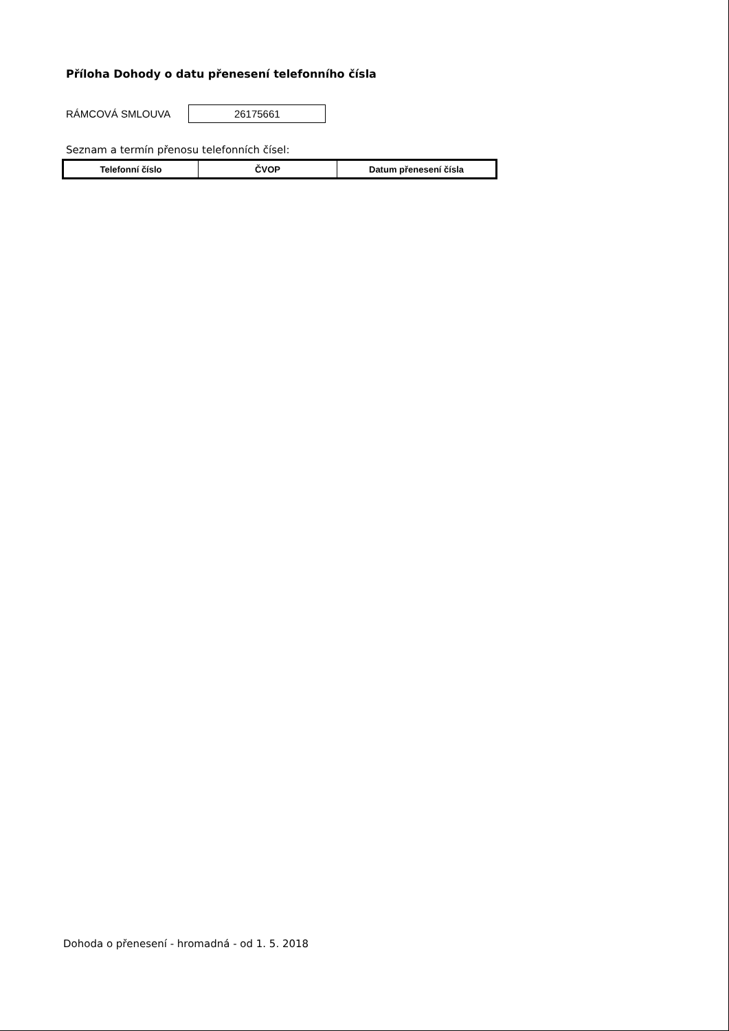Příloha Dohody o datu přenesení telefonního čísla
RÁMCOVÁ SMLOUVA
26175661
Seznam a termín přenosu telefonních čísel:
| Telefonní číslo | ČVOP | Datum přenesení čísla |
| --- | --- | --- |
Dohoda o přenesení - hromadná - od 1. 5. 2018